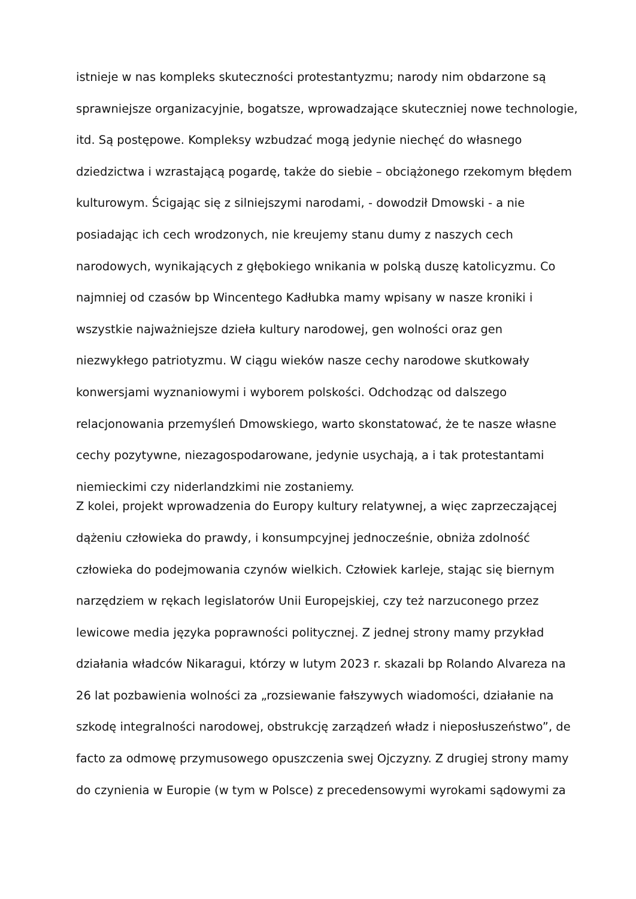istnieje w nas kompleks skuteczności protestantyzmu; narody nim obdarzone są
sprawniejsze organizacyjnie, bogatsze, wprowadzające skuteczniej nowe technologie,
itd. Są postępowe. Kompleksy wzbudzać mogą jedynie niechęć do własnego
dziedzictwa i wzrastającą pogardę, także do siebie – obciążonego rzekomym błędem
kulturowym. Ścigając się z silniejszymi narodami, - dowodził Dmowski - a nie
posiadając ich cech wrodzonych, nie kreujemy stanu dumy z naszych cech
narodowych, wynikających z głębokiego wnikania w polską duszę katolicyzmu. Co
najmniej od czasów bp Wincentego Kadłubka mamy wpisany w nasze kroniki i
wszystkie najważniejsze dzieła kultury narodowej, gen wolności oraz gen
niezwykłego patriotyzmu. W ciągu wieków nasze cechy narodowe skutkowały
konwersjami wyznaniowymi i wyborem polskości. Odchodząc od dalszego
relacjonowania przemyśleń Dmowskiego, warto skonstatować, że te nasze własne
cechy pozytywne, niezagospodarowane, jedynie usychają, a i tak protestantami
niemieckimi czy niderlandzkimi nie zostaniemy.
Z kolei, projekt wprowadzenia do Europy kultury relatywnej, a więc zaprzeczającej
dążeniu człowieka do prawdy, i konsumpcyjnej jednocześnie, obniża zdolność
człowieka do podejmowania czynów wielkich. Człowiek karleje, stając się biernym
narzędziem w rękach legislatorów Unii Europejskiej, czy też narzuconego przez
lewicowe media języka poprawności politycznej. Z jednej strony mamy przykład
działania władców Nikaragui, którzy w lutym 2023 r. skazali bp Rolando Alvareza na
26 lat pozbawienia wolności za „rozsiewanie fałszywych wiadomości, działanie na
szkodę integralności narodowej, obstrukcję zarządzeń władz i nieposłuszeństwo”, de
facto za odmowę przymusowego opuszczenia swej Ojczyzny. Z drugiej strony mamy
do czynienia w Europie (w tym w Polsce) z precedensowymi wyrokami sądowymi za